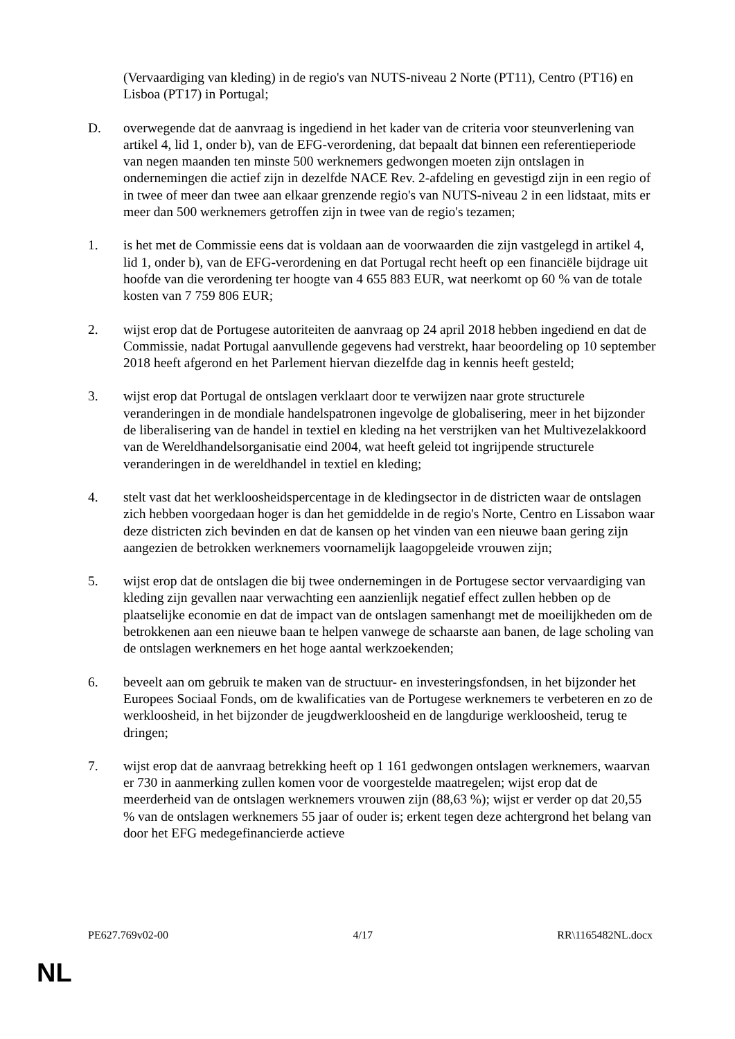(Vervaardiging van kleding) in de regio's van NUTS-niveau 2 Norte (PT11), Centro (PT16) en Lisboa (PT17) in Portugal;
D. overwegende dat de aanvraag is ingediend in het kader van de criteria voor steunverlening van artikel 4, lid 1, onder b), van de EFG-verordening, dat bepaalt dat binnen een referentieperiode van negen maanden ten minste 500 werknemers gedwongen moeten zijn ontslagen in ondernemingen die actief zijn in dezelfde NACE Rev. 2-afdeling en gevestigd zijn in een regio of in twee of meer dan twee aan elkaar grenzende regio's van NUTS-niveau 2 in een lidstaat, mits er meer dan 500 werknemers getroffen zijn in twee van de regio's tezamen;
1. is het met de Commissie eens dat is voldaan aan de voorwaarden die zijn vastgelegd in artikel 4, lid 1, onder b), van de EFG-verordening en dat Portugal recht heeft op een financiële bijdrage uit hoofde van die verordening ter hoogte van 4 655 883 EUR, wat neerkomt op 60 % van de totale kosten van 7 759 806 EUR;
2. wijst erop dat de Portugese autoriteiten de aanvraag op 24 april 2018 hebben ingediend en dat de Commissie, nadat Portugal aanvullende gegevens had verstrekt, haar beoordeling op 10 september 2018 heeft afgerond en het Parlement hiervan diezelfde dag in kennis heeft gesteld;
3. wijst erop dat Portugal de ontslagen verklaart door te verwijzen naar grote structurele veranderingen in de mondiale handelspatronen ingevolge de globalisering, meer in het bijzonder de liberalisering van de handel in textiel en kleding na het verstrijken van het Multivezelakkoord van de Wereldhandelsorganisatie eind 2004, wat heeft geleid tot ingrijpende structurele veranderingen in de wereldhandel in textiel en kleding;
4. stelt vast dat het werkloosheidspercentage in de kledingsector in de districten waar de ontslagen zich hebben voorgedaan hoger is dan het gemiddelde in de regio's Norte, Centro en Lissabon waar deze districten zich bevinden en dat de kansen op het vinden van een nieuwe baan gering zijn aangezien de betrokken werknemers voornamelijk laagopgeleide vrouwen zijn;
5. wijst erop dat de ontslagen die bij twee ondernemingen in de Portugese sector vervaardiging van kleding zijn gevallen naar verwachting een aanzienlijk negatief effect zullen hebben op de plaatselijke economie en dat de impact van de ontslagen samenhangt met de moeilijkheden om de betrokkenen aan een nieuwe baan te helpen vanwege de schaarste aan banen, de lage scholing van de ontslagen werknemers en het hoge aantal werkzoekenden;
6. beveelt aan om gebruik te maken van de structuur- en investeringsfondsen, in het bijzonder het Europees Sociaal Fonds, om de kwalificaties van de Portugese werknemers te verbeteren en zo de werkloosheid, in het bijzonder de jeugdwerkloosheid en de langdurige werkloosheid, terug te dringen;
7. wijst erop dat de aanvraag betrekking heeft op 1 161 gedwongen ontslagen werknemers, waarvan er 730 in aanmerking zullen komen voor de voorgestelde maatregelen; wijst erop dat de meerderheid van de ontslagen werknemers vrouwen zijn (88,63 %); wijst er verder op dat 20,55 % van de ontslagen werknemers 55 jaar of ouder is; erkent tegen deze achtergrond het belang van door het EFG medegefinancierde actieve
PE627.769v02-00 4/17 RR\1165482NL.docx
NL